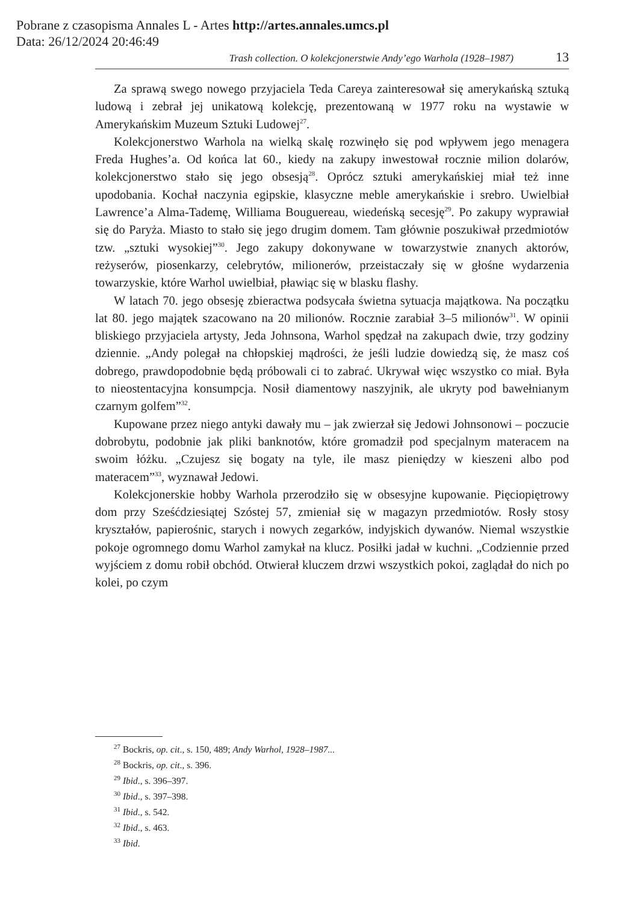Pobrane z czasopisma Annales L - Artes http://artes.annales.umcs.pl
Data: 26/12/2024 20:46:49
Trash collection. O kolekcjonerstwie Andy’ego Warhola (1928–1987) 13
Za sprawą swego nowego przyjaciela Teda Careya zainteresował się amerykańską sztuką ludową i zebrał jej unikatową kolekcję, prezentowaną w 1977 roku na wystawie w Amerykańskim Muzeum Sztuki Ludowej<sup>27</sup>.
Kolekcjonerstwo Warhola na wielką skalę rozwinęło się pod wpływem jego menagera Freda Hughes’a. Od końca lat 60., kiedy na zakupy inwestował rocznie milion dolarów, kolekcjonerstwo stało się jego obsesją<sup>28</sup>. Oprócz sztuki amerykańskiej miał też inne upodobania. Kochał naczynia egipskie, klasyczne meble amerykańskie i srebro. Uwielbiał Lawrence’a Alma-Tademę, Williama Bouguereau, wiedeńską secesję<sup>29</sup>. Po zakupy wyprawiał się do Paryża. Miasto to stało się jego drugim domem. Tam głównie poszukiwał przedmiotów tzw. „sztuki wysokiej”<sup>30</sup>. Jego zakupy dokonywane w towarzystwie znanych aktorów, reżyserów, piosenkarzy, celebrytów, milionerów, przeistaczały się w głośne wydarzenia towarzyskie, które Warhol uwielbiał, pławiąc się w blasku flashy.
W latach 70. jego obsesję zbieractwa podsycała świetna sytuacja majątkowa. Na początku lat 80. jego majątek szacowano na 20 milionów. Rocznie zarabiał 3–5 milionów<sup>31</sup>. W opinii bliskiego przyjaciela artysty, Jeda Johnsona, Warhol spędzał na zakupach dwie, trzy godziny dziennie. „Andy polegał na chłopskiej mądrości, że jeśli ludzie dowiedzą się, że masz coś dobrego, prawdopodobnie będą próbowali ci to zabrać. Ukrywał więc wszystko co miał. Była to nieostentacyjna konsumpcja. Nosił diamentowy naszyjnik, ale ukryty pod bawełnianym czarnym golfem”<sup>32</sup>.
Kupowane przez niego antyki dawały mu – jak zwierzał się Jedowi Johnsonowi – poczucie dobrobytu, podobnie jak pliki banknotów, które gromadził pod specjalnym materacem na swoim łóżku. „Czujesz się bogaty na tyle, ile masz pieniędzy w kieszeni albo pod materacem”<sup>33</sup>, wyznawał Jedowi.
Kolekcjonerskie hobby Warhola przerodziło się w obsesyjne kupowanie. Pięciopiętrowy dom przy Sześćdziesiątej Szóstej 57, zmieniał się w magazyn przedmiotów. Rosły stosy kryształów, papierośnic, starych i nowych zegarków, indyjskich dywanów. Niemal wszystkie pokoje ogromnego domu Warhol zamykał na klucz. Posiłki jadał w kuchni. „Codziennie przed wyjściem z domu robił obchód. Otwierał kluczem drzwi wszystkich pokoi, zaglądał do nich po kolei, po czym
<sup>27</sup> Bockris, op. cit., s. 150, 489; Andy Warhol, 1928–1987...
<sup>28</sup> Bockris, op. cit., s. 396.
<sup>29</sup> Ibid., s. 396–397.
<sup>30</sup> Ibid., s. 397–398.
<sup>31</sup> Ibid., s. 542.
<sup>32</sup> Ibid., s. 463.
<sup>33</sup> Ibid.